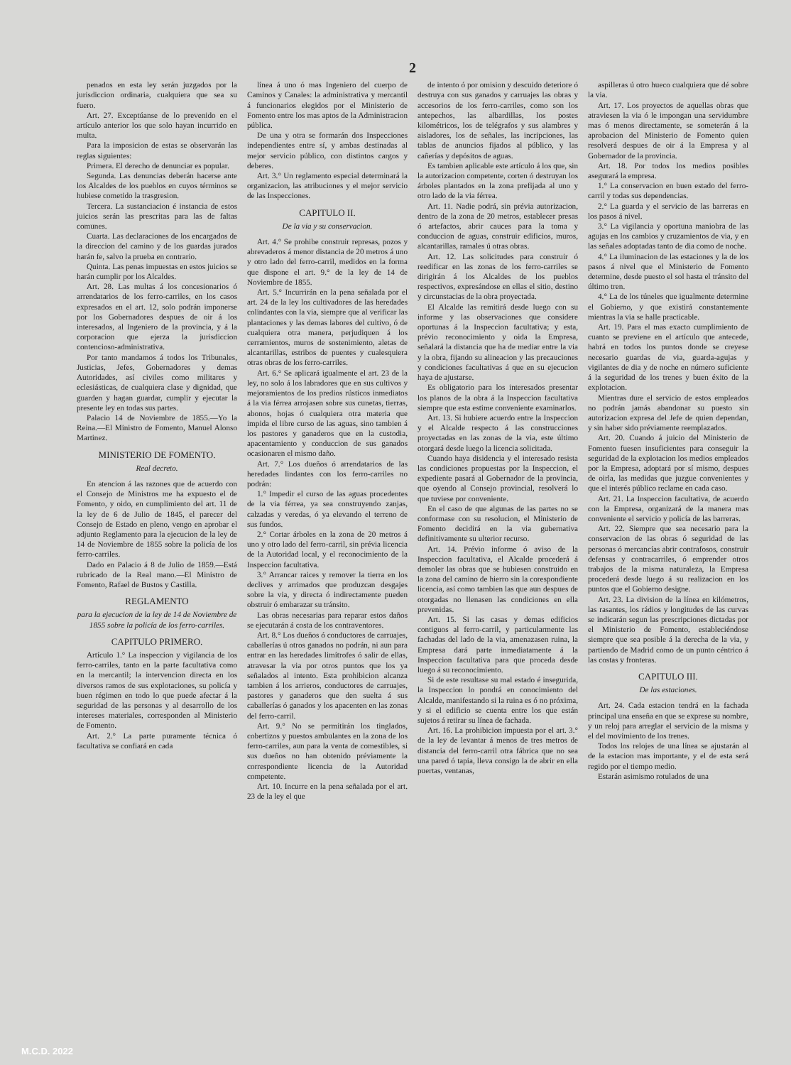2
penados en esta ley serán juzgados por la jurisdiccion ordinaria, cualquiera que sea su fuero.
Art. 27. Exceptúanse de lo prevenido en el artículo anterior los que solo hayan incurrido en multa.
Para la imposicion de estas se observarán las reglas siguientes:
Primera. El derecho de denunciar es popular.
Segunda. Las denuncias deberán hacerse ante los Alcaldes de los pueblos en cuyos términos se hubiese cometido la trasgresion.
Tercera. La sustanciacion é instancia de estos juicios serán las prescritas para las de faltas comunes.
Cuarta. Las declaraciones de los encargados de la direccion del camino y de los guardas jurados harán fe, salvo la prueba en contrario.
Quinta. Las penas impuestas en estos juicios se harán cumplir por los Alcaldes.
Art. 28. Las multas á los concesionarios ó arrendatarios de los ferro-carriles, en los casos expresados en el art. 12, solo podrán imponerse por los Gobernadores despues de oir á los interesados, al Ingeniero de la provincia, y á la corporacion que ejerza la jurisdiccion contencioso-administrativa.
Por tanto mandamos á todos los Tribunales, Justicias, Jefes, Gobernadores y demas Autoridades, así civiles como militares y eclesiásticas, de cualquiera clase y dignidad, que guarden y hagan guardar, cumplir y ejecutar la presente ley en todas sus partes.
Palacio 14 de Noviembre de 1855.—Yo la Reina.—El Ministro de Fomento, Manuel Alonso Martinez.
MINISTERIO DE FOMENTO.
Real decreto.
En atencion á las razones que de acuerdo con el Consejo de Ministros me ha expuesto el de Fomento, y oido, en cumplimiento del art. 11 de la ley de 6 de Julio de 1845, el parecer del Consejo de Estado en pleno, vengo en aprobar el adjunto Reglamento para la ejecucion de la ley de 14 de Noviembre de 1855 sobre la policía de los ferro-carriles.
Dado en Palacio á 8 de Julio de 1859.—Está rubricado de la Real mano.—El Ministro de Fomento, Rafael de Bustos y Castilla.
REGLAMENTO
para la ejecucion de la ley de 14 de Noviembre de 1855 sobre la policía de los ferro-carriles.
CAPITULO PRIMERO.
Artículo 1.° La inspeccion y vigilancia de los ferro-carriles, tanto en la parte facultativa como en la mercantil; la intervencion directa en los diversos ramos de sus explotaciones, su policía y buen régimen en todo lo que puede afectar á la seguridad de las personas y al desarrollo de los intereses materiales, corresponden al Ministerio de Fomento.
Art. 2.° La parte puramente técnica ó facultativa se confiará en cada
línea á uno ó mas Ingeniero del cuerpo de Caminos y Canales: la administrativa y mercantil á funcionarios elegidos por el Ministerio de Fomento entre los mas aptos de la Administracion pública.
De una y otra se formarán dos Inspecciones independientes entre sí, y ambas destinadas al mejor servicio público, con distintos cargos y deberes.
Art. 3.° Un reglamento especial determinará la organizacion, las atribuciones y el mejor servicio de las Inspecciones.
CAPITULO II.
De la via y su conservacion.
Art. 4.° Se prohibe construir represas, pozos y abrevaderos á menor distancia de 20 metros á uno y otro lado del ferro-carril, medidos en la forma que dispone el art. 9.° de la ley de 14 de Noviembre de 1855.
Art. 5.° Incurrirán en la pena señalada por el art. 24 de la ley los cultivadores de las heredades colindantes con la via, siempre que al verificar las plantaciones y las demas labores del cultivo, ó de cualquiera otra manera, perjudiquen á los cerramientos, muros de sostenimiento, aletas de alcantarillas, estribos de puentes y cualesquiera otras obras de los ferro-carriles.
Art. 6.° Se aplicará igualmente el art. 23 de la ley, no solo á los labradores que en sus cultivos y mejoramientos de los predios rústicos inmediatos á la via férrea arrojasen sobre sus cunetas, tierras, abonos, hojas ó cualquiera otra materia que impida el libre curso de las aguas, sino tambien á los pastores y ganaderos que en la custodia, apacentamiento y conduccion de sus ganados ocasionaren el mismo daño.
Art. 7.° Los dueños ó arrendatarios de las heredades lindantes con los ferro-carriles no podrán:
1.° Impedir el curso de las aguas procedentes de la via férrea, ya sea construyendo zanjas, calzadas y veredas, ó ya elevando el terreno de sus fundos.
2.° Cortar árboles en la zona de 20 metros á uno y otro lado del ferro-carril, sin prévia licencia de la Autoridad local, y el reconocimiento de la Inspeccion facultativa.
3.° Arrancar raices y remover la tierra en los declives y arrimados que produzcan desgajes sobre la via, y directa ó indirectamente pueden obstruir ó embarazar su tránsito.
Las obras necesarias para reparar estos daños se ejecutarán á costa de los contraventores.
Art. 8.° Los dueños ó conductores de carruajes, caballerías ú otros ganados no podrán, ni aun para entrar en las heredades limítrofes ó salir de ellas, atravesar la via por otros puntos que los ya señalados al intento. Esta prohibicion alcanza tambien á los arrieros, conductores de carruajes, pastores y ganaderos que den suelta á sus caballerías ó ganados y los apacenten en las zonas del ferro-carril.
Art. 9.° No se permitirán los tinglados, cobertizos y puestos ambulantes en la zona de los ferro-carriles, aun para la venta de comestibles, si sus dueños no han obtenido préviamente la correspondiente licencia de la Autoridad competente.
Art. 10. Incurre en la pena señalada por el art. 23 de la ley el que
de intento ó por omision y descuido deteriore ó destruya con sus ganados y carruajes las obras y accesorios de los ferro-carriles, como son los antepechos, las albardillas, los postes kilométricos, los de telégrafos y sus alambres y aisladores, los de señales, las incripciones, las tablas de anuncios fijados al público, y las cañerías y depósitos de aguas.
Es tambien aplicable este artículo á los que, sin la autorizacion competente, corten ó destruyan los árboles plantados en la zona prefijada al uno y otro lado de la via férrea.
Art. 11. Nadie podrá, sin prévia autorizacion, dentro de la zona de 20 metros, establecer presas ó artefactos, abrir cauces para la toma y conduccion de aguas, construir edificios, muros, alcantarillas, ramales ú otras obras.
Art. 12. Las solicitudes para construir ó reedificar en las zonas de los ferro-carriles se dirigirán á los Alcaldes de los pueblos respectivos, expresándose en ellas el sitio, destino y circunstacias de la obra proyectada.
El Alcalde las remitirá desde luego con su informe y las observaciones que considere oportunas á la Inspeccion facultativa; y esta, prévio reconocimiento y oida la Empresa, señalará la distancia que ha de mediar entre la via y la obra, fijando su alineacion y las precauciones y condiciones facultativas á que en su ejecucion haya de ajustarse.
Es obligatorio para los interesados presentar los planos de la obra á la Inspeccion facultativa siempre que esta estime conveniente examinarlos.
Art. 13. Si hubiere acuerdo entre la Inspeccion y el Alcalde respecto á las construcciones proyectadas en las zonas de la via, este último otorgará desde luego la licencia solicitada.
Cuando haya disidencia y el interesado resista las condiciones propuestas por la Inspeccion, el expediente pasará al Gobernador de la provincia, que oyendo al Consejo provincial, resolverá lo que tuviese por conveniente.
En el caso de que algunas de las partes no se conformase con su resolucion, el Ministerio de Fomento decidirá en la via gubernativa definitivamente su ulterior recurso.
Art. 14. Prévio informe ó aviso de la Inspeccion facultativa, el Alcalde procederá á demoler las obras que se hubiesen construido en la zona del camino de hierro sin la corespondiente licencia, así como tambien las que aun despues de otorgadas no llenasen las condiciones en ella prevenidas.
Art. 15. Si las casas y demas edificios contiguos al ferro-carril, y particularmente las fachadas del lado de la via, amenazasen ruina, la Empresa dará parte inmediatamente á la Inspeccion facultativa para que proceda desde luego á su reconocimiento.
Si de este resultase su mal estado é insegurida, la Inspeccion lo pondrá en conocimiento del Alcalde, manifestando si la ruina es ó no próxima, y si el edificio se cuenta entre los que están sujetos á retirar su línea de fachada.
Art. 16. La prohibicion impuesta por el art. 3.° de la ley de levantar á menos de tres metros de distancia del ferro-carril otra fábrica que no sea una pared ó tapia, lleva consigo la de abrir en ella puertas, ventanas,
aspilleras ú otro hueco cualquiera que dé sobre la via.
Art. 17. Los proyectos de aquellas obras que atraviesen la via ó le impongan una servidumbre mas ó menos directamente, se someterán á la aprobacion del Ministerio de Fomento quien resolverá despues de oir á la Empresa y al Gobernador de la provincia.
Art. 18. Por todos los medios posibles asegurará la empresa.
1.° La conservacion en buen estado del ferro-carril y todas sus dependencias.
2.° La guarda y el servicio de las barreras en los pasos á nivel.
3.° La vigilancia y oportuna maniobra de las agujas en los cambios y cruzamientos de via, y en las señales adoptadas tanto de dia como de noche.
4.° La iluminacion de las estaciones y la de los pasos á nivel que el Ministerio de Fomento determine, desde puesto el sol hasta el tránsito del último tren.
4.° La de los túneles que igualmente determine el Gobierno, y que existirá constantemente mientras la via se halle practicable.
Art. 19. Para el mas exacto cumplimiento de cuanto se previene en el artículo que antecede, habrá en todos los puntos donde se creyese necesario guardas de via, guarda-agujas y vigilantes de dia y de noche en número suficiente á la seguridad de los trenes y buen éxito de la explotacion.
Mientras dure el servicio de estos empleados no podrán jamás abandonar su puesto sin autorizacion expresa del Jefe de quien dependan, y sin haber sido préviamente reemplazados.
Art. 20. Cuando á juicio del Ministerio de Fomento fuesen insuficientes para conseguir la seguridad de la explotacion los medios empleados por la Empresa, adoptará por sí mismo, despues de oirla, las medidas que juzgue convenientes y que el interés público reclame en cada caso.
Art. 21. La Inspeccion facultativa, de acuerdo con la Empresa, organizará de la manera mas conveniente el servicio y policía de las barreras.
Art. 22. Siempre que sea necesario para la conservacion de las obras ó seguridad de las personas ó mercancías abrir contrafosos, construir defensas y contracarriles, ó emprender otros trabajos de la misma naturaleza, la Empresa procederá desde luego á su realizacion en los puntos que el Gobierno designe.
Art. 23. La division de la línea en kilómetros, las rasantes, los rádios y longitudes de las curvas se indicarán segun las prescripciones dictadas por el Ministerio de Fomento, estableciéndose siempre que sea posible á la derecha de la via, y partiendo de Madrid como de un punto céntrico á las costas y fronteras.
CAPITULO III.
De las estaciones.
Art. 24. Cada estacion tendrá en la fachada principal una enseña en que se exprese su nombre, y un reloj para arreglar el servicio de la misma y el del movimiento de los trenes.
Todos los relojes de una línea se ajustarán al de la estacion mas importante, y el de esta será regido por el tiempo medio.
Estarán asimismo rotulados de una
M.C.D. 2022